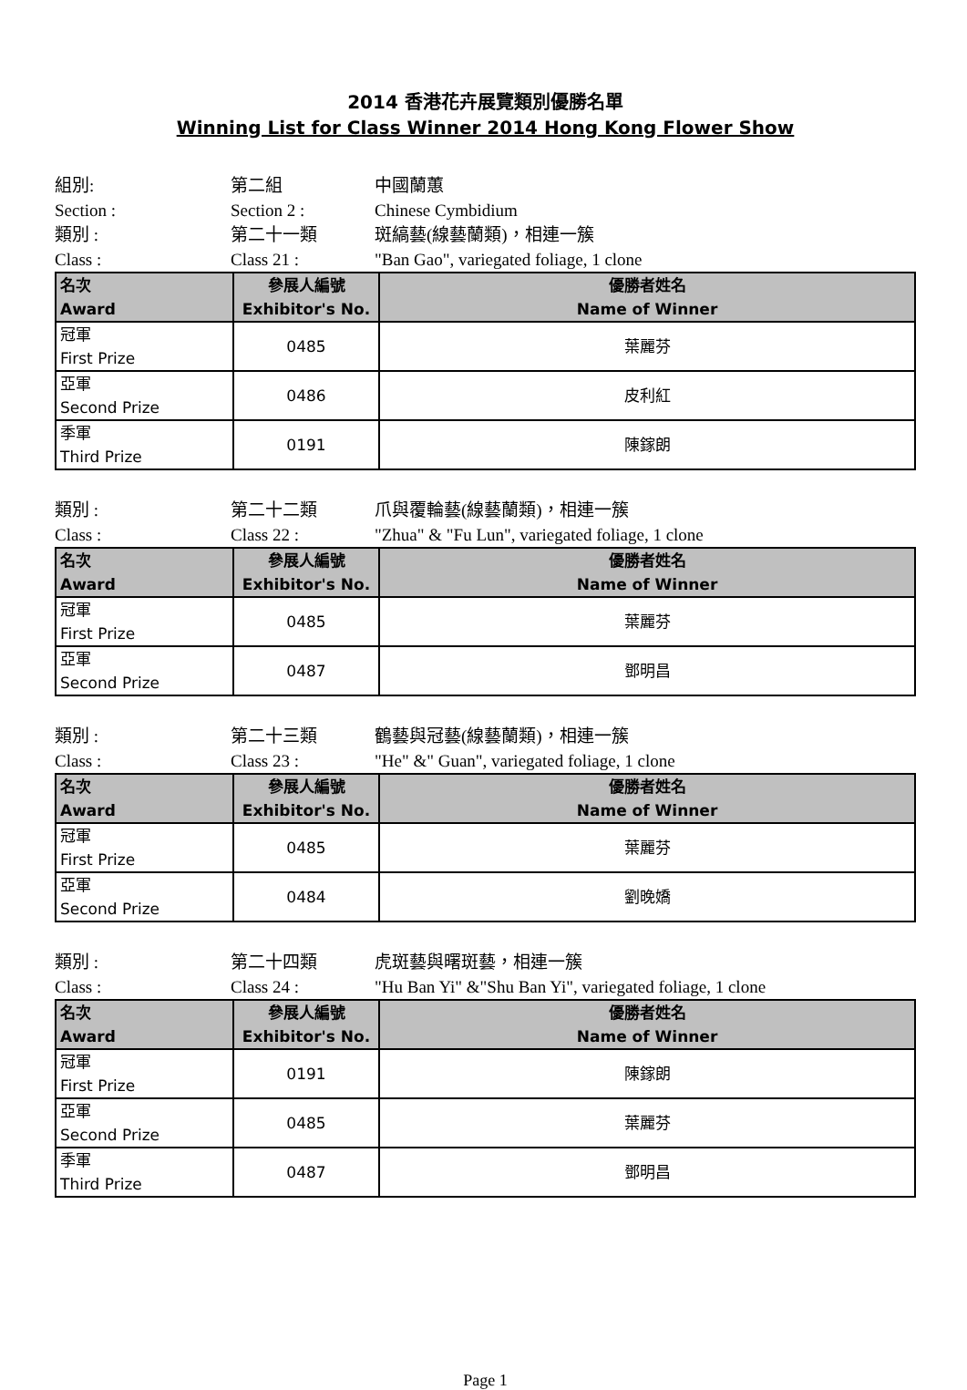2014 香港花卉展覽類別優勝名單
Winning List for Class Winner 2014 Hong Kong Flower Show
組別:
第二組
中國蘭蕙
Section :
Section 2 :
Chinese Cymbidium
類別 :
第二十一類
斑縞藝(線藝蘭類)，相連一簇
Class :
Class 21 :
"Ban Gao", variegated foliage, 1 clone
| 名次 Award | 參展人編號 Exhibitor's No. | 優勝者姓名 Name of Winner |
| --- | --- | --- |
| 冠軍 First Prize | 0485 | 葉麗芬 |
| 亞軍 Second Prize | 0486 | 皮利紅 |
| 季軍 Third Prize | 0191 | 陳鎵朗 |
類別 :
第二十二類
爪與覆輪藝(線藝蘭類)，相連一簇
Class :
Class 22 :
"Zhua" & "Fu Lun", variegated foliage, 1 clone
| 名次 Award | 參展人編號 Exhibitor's No. | 優勝者姓名 Name of Winner |
| --- | --- | --- |
| 冠軍 First Prize | 0485 | 葉麗芬 |
| 亞軍 Second Prize | 0487 | 鄧明昌 |
類別 :
第二十三類
鶴藝與冠藝(線藝蘭類)，相連一簇
Class :
Class 23 :
"He" &" Guan", variegated foliage, 1 clone
| 名次 Award | 參展人編號 Exhibitor's No. | 優勝者姓名 Name of Winner |
| --- | --- | --- |
| 冠軍 First Prize | 0485 | 葉麗芬 |
| 亞軍 Second Prize | 0484 | 劉晚嬌 |
類別 :
第二十四類
虎斑藝與曙斑藝，相連一簇
Class :
Class 24 :
"Hu Ban Yi" &"Shu Ban Yi", variegated foliage, 1 clone
| 名次 Award | 參展人編號 Exhibitor's No. | 優勝者姓名 Name of Winner |
| --- | --- | --- |
| 冠軍 First Prize | 0191 | 陳鎵朗 |
| 亞軍 Second Prize | 0485 | 葉麗芬 |
| 季軍 Third Prize | 0487 | 鄧明昌 |
Page 1